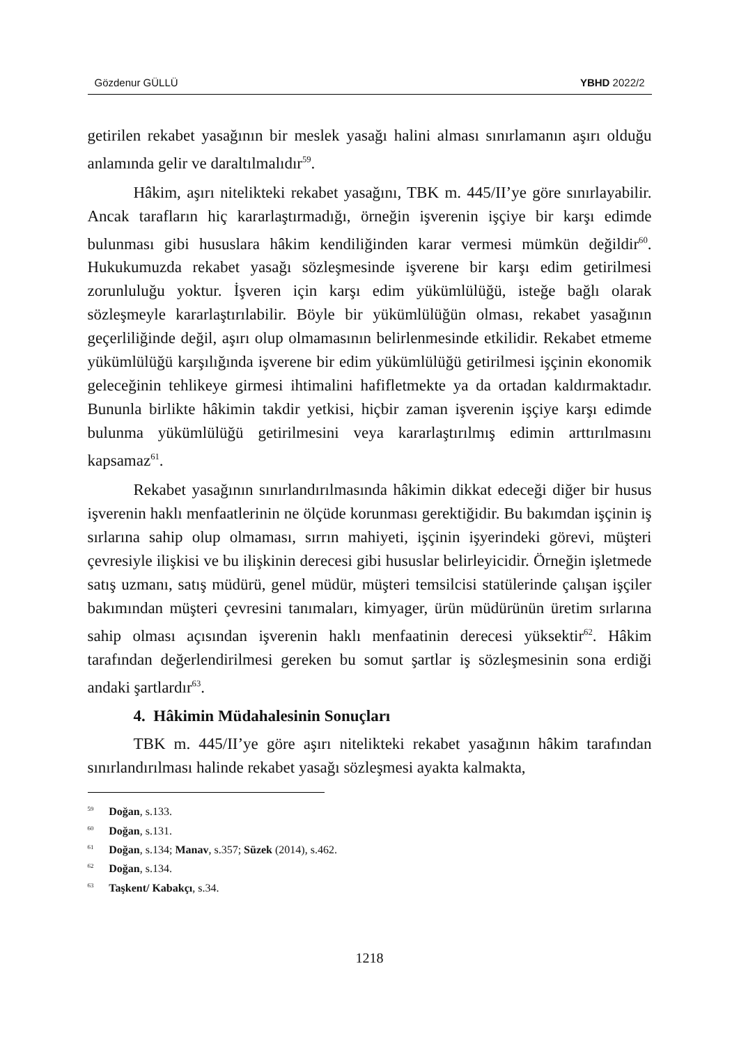Gözdenur GÜLLÜ YBHD 2022/2
getirilen rekabet yasağının bir meslek yasağı halini alması sınırlamanın aşırı olduğu anlamında gelir ve daraltılmalıdır<sup>59</sup>.
Hâkim, aşırı nitelikteki rekabet yasağını, TBK m. 445/II’ye göre sınırlayabilir. Ancak tarafların hiç kararlaştırmadığı, örneğin işverenin işçiye bir karşı edimde bulunması gibi hususlara hâkim kendiliğinden karar vermesi mümkün değildir<sup>60</sup>. Hukukumuzda rekabet yasağı sözleşmesinde işverene bir karşı edim getirilmesi zorunluluğu yoktur. İşveren için karşı edim yükümlülüğü, isteğe bağlı olarak sözleşmeyle kararlaştırılabilir. Böyle bir yükümlülüğün olması, rekabet yasağının geçerliliğinde değil, aşırı olup olmamasının belirlenmesinde etkilidir. Rekabet etmeme yükümlülüğü karşılığında işverene bir edim yükümlülüğü getirilmesi işçinin ekonomik geleceğinin tehlikeye girmesi ihtimalini hafifletmekte ya da ortadan kaldırmaktadır. Bununla birlikte hâkimin takdir yetkisi, hiçbir zaman işverenin işçiye karşı edimde bulunma yükümlülüğü getirilmesini veya kararlaştırılmış edimin arttırılmasını kapsamaz<sup>61</sup>.
Rekabet yasağının sınırlandırılmasında hâkimin dikkat edeceği diğer bir husus işverenin haklı menfaatlerinin ne ölçüde korunması gerektiğidir. Bu bakımdan işçinin iş sırlarına sahip olup olmaması, sırrın mahiyeti, işçinin işyerindeki görevi, müşteri çevresiyle ilişkisi ve bu ilişkinin derecesi gibi hususlar belirleyicidir. Örneğin işletmede satış uzmanı, satış müdürü, genel müdür, müşteri temsilcisi statülerinde çalışan işçiler bakımından müşteri çevresini tanımaları, kimyager, ürün müdürünün üretim sırlarına sahip olması açısından işverenin haklı menfaatinin derecesi yüksektir<sup>62</sup>. Hâkim tarafından değerlendirilmesi gereken bu somut şartlar iş sözleşmesinin sona erdiği andaki şartlardır<sup>63</sup>.
4. Hâkimin Müdahalesinin Sonuçları
TBK m. 445/II’ye göre aşırı nitelikteki rekabet yasağının hâkim tarafından sınırlandırılması halinde rekabet yasağı sözleşmesi ayakta kalmakta,
<sup>59</sup> Doğan, s.133.
<sup>60</sup> Doğan, s.131.
<sup>61</sup> Doğan, s.134; Manav, s.357; Süzek (2014), s.462.
<sup>62</sup> Doğan, s.134.
<sup>63</sup> Taşkent/ Kabakçı, s.34.
1218